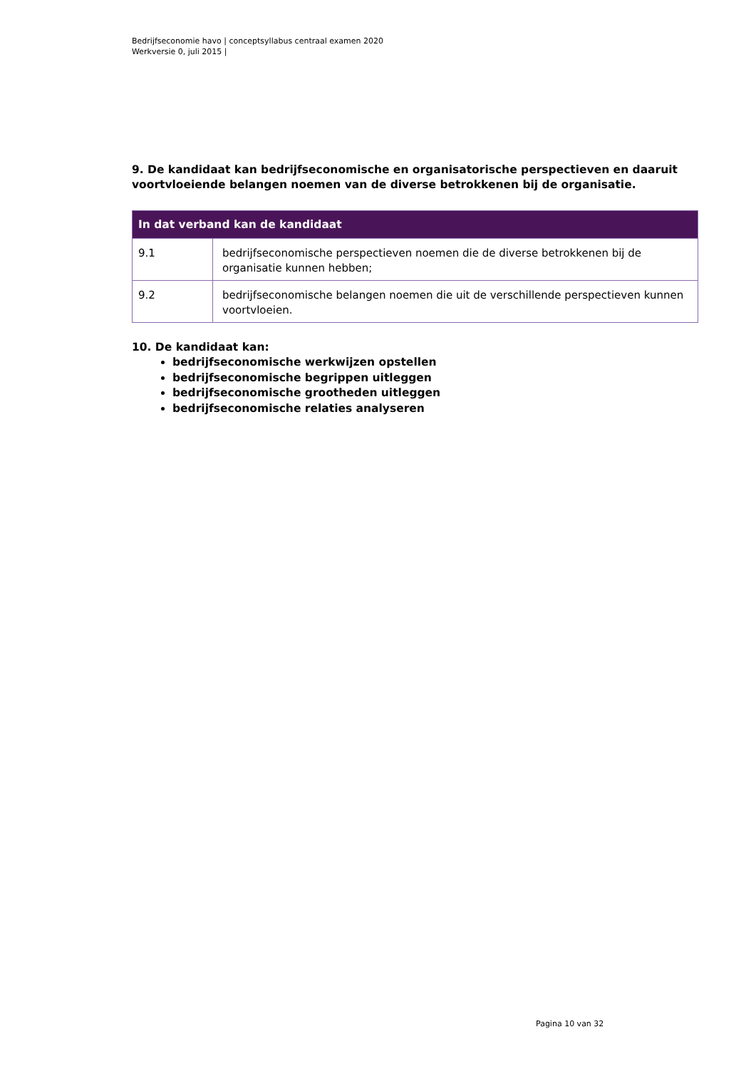Bedrijfseconomie havo | conceptsyllabus centraal examen 2020
Werkversie 0, juli 2015 |
9. De kandidaat kan bedrijfseconomische en organisatorische perspectieven en daaruit voortvloeiende belangen noemen van de diverse betrokkenen bij de organisatie.
| In dat verband kan de kandidaat | |
| --- | --- |
| 9.1 | bedrijfseconomische perspectieven noemen die de diverse betrokkenen bij de organisatie kunnen hebben; |
| 9.2 | bedrijfseconomische belangen noemen die uit de verschillende perspectieven kunnen voortvloeien. |
10. De kandidaat kan:
bedrijfseconomische werkwijzen opstellen
bedrijfseconomische begrippen uitleggen
bedrijfseconomische grootheden uitleggen
bedrijfseconomische relaties analyseren
Pagina 10 van 32